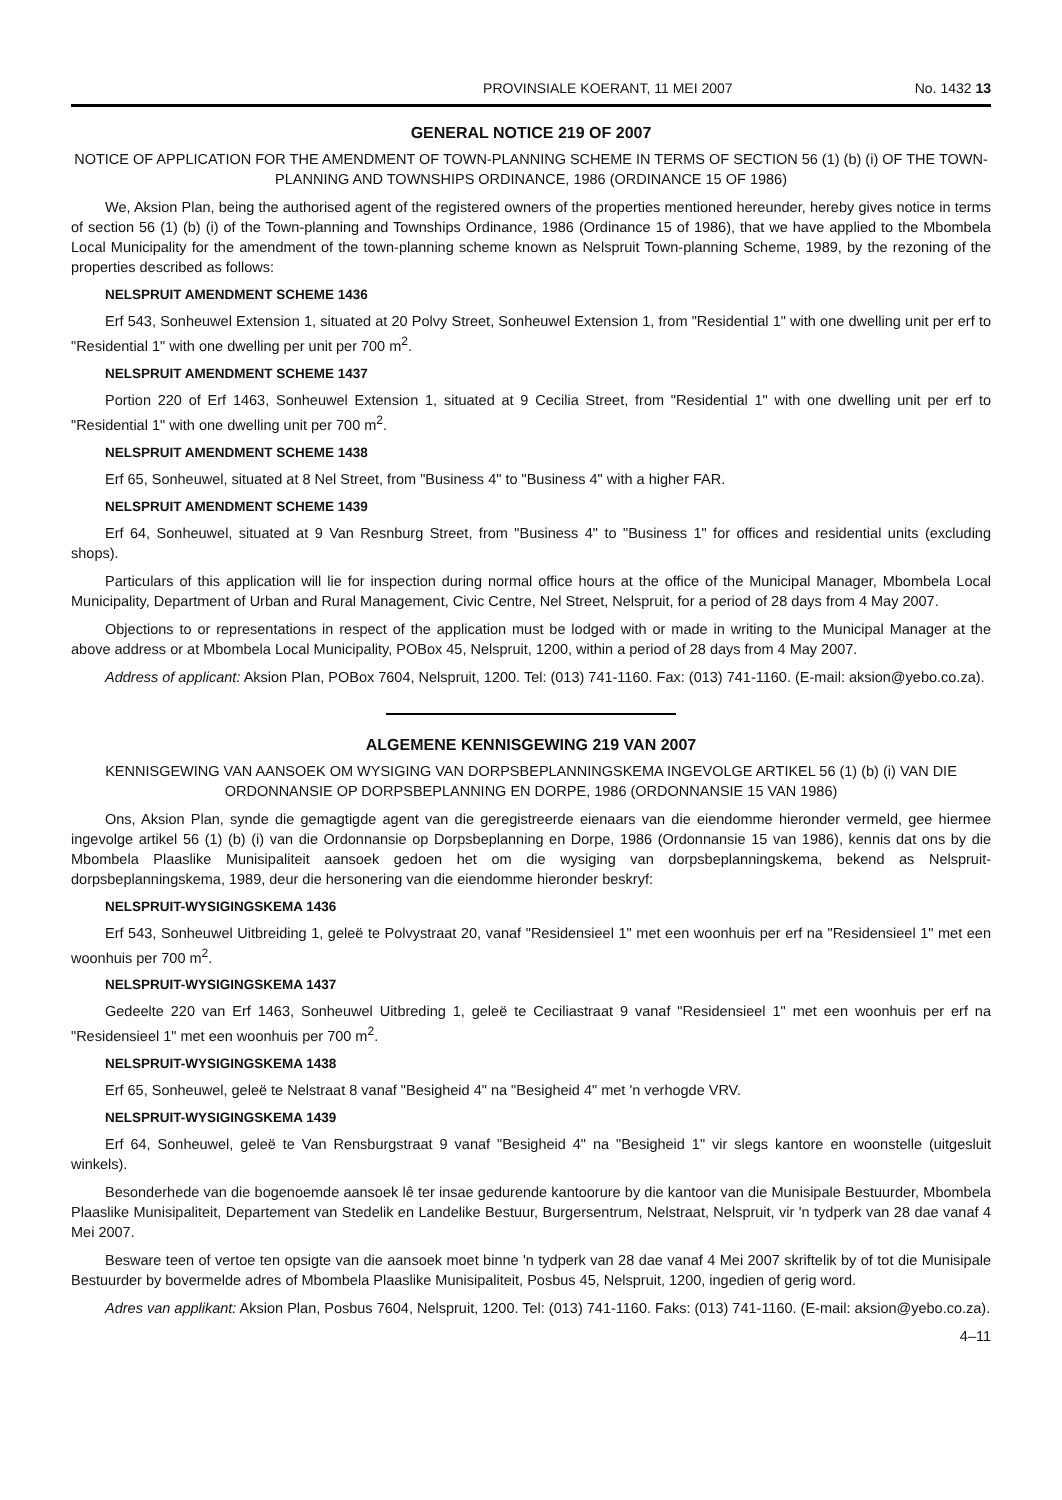PROVINSIALE KOERANT, 11 MEI 2007 No. 1432 13
GENERAL NOTICE 219 OF 2007
NOTICE OF APPLICATION FOR THE AMENDMENT OF TOWN-PLANNING SCHEME IN TERMS OF SECTION 56 (1) (b) (i) OF THE TOWN-PLANNING AND TOWNSHIPS ORDINANCE, 1986 (ORDINANCE 15 OF 1986)
We, Aksion Plan, being the authorised agent of the registered owners of the properties mentioned hereunder, hereby gives notice in terms of section 56 (1) (b) (i) of the Town-planning and Townships Ordinance, 1986 (Ordinance 15 of 1986), that we have applied to the Mbombela Local Municipality for the amendment of the town-planning scheme known as Nelspruit Town-planning Scheme, 1989, by the rezoning of the properties described as follows:
NELSPRUIT AMENDMENT SCHEME 1436
Erf 543, Sonheuwel Extension 1, situated at 20 Polvy Street, Sonheuwel Extension 1, from "Residential 1" with one dwelling unit per erf to "Residential 1" with one dwelling per unit per 700 m<sup>2</sup>.
NELSPRUIT AMENDMENT SCHEME 1437
Portion 220 of Erf 1463, Sonheuwel Extension 1, situated at 9 Cecilia Street, from "Residential 1" with one dwelling unit per erf to "Residential 1" with one dwelling unit per 700 m<sup>2</sup>.
NELSPRUIT AMENDMENT SCHEME 1438
Erf 65, Sonheuwel, situated at 8 Nel Street, from "Business 4" to "Business 4" with a higher FAR.
NELSPRUIT AMENDMENT SCHEME 1439
Erf 64, Sonheuwel, situated at 9 Van Resnburg Street, from "Business 4" to "Business 1" for offices and residential units (excluding shops).
Particulars of this application will lie for inspection during normal office hours at the office of the Municipal Manager, Mbombela Local Municipality, Department of Urban and Rural Management, Civic Centre, Nel Street, Nelspruit, for a period of 28 days from 4 May 2007.
Objections to or representations in respect of the application must be lodged with or made in writing to the Municipal Manager at the above address or at Mbombela Local Municipality, POBox 45, Nelspruit, 1200, within a period of 28 days from 4 May 2007.
Address of applicant: Aksion Plan, POBox 7604, Nelspruit, 1200. Tel: (013) 741-1160. Fax: (013) 741-1160. (E-mail: aksion@yebo.co.za).
ALGEMENE KENNISGEWING 219 VAN 2007
KENNISGEWING VAN AANSOEK OM WYSIGING VAN DORPSBEPLANNINGSKEMA INGEVOLGE ARTIKEL 56 (1) (b) (i) VAN DIE ORDONNANSIE OP DORPSBEPLANNING EN DORPE, 1986 (ORDONNANSIE 15 VAN 1986)
Ons, Aksion Plan, synde die gemagtigde agent van die geregistreerde eienaars van die eiendomme hieronder vermeld, gee hiermee ingevolge artikel 56 (1) (b) (i) van die Ordonnansie op Dorpsbeplanning en Dorpe, 1986 (Ordonnansie 15 van 1986), kennis dat ons by die Mbombela Plaaslike Munisipaliteit aansoek gedoen het om die wysiging van dorpsbeplanningskema, bekend as Nelspruit-dorpsbeplanningskema, 1989, deur die hersonering van die eiendomme hieronder beskryf:
NELSPRUIT-WYSIGINGSKEMA 1436
Erf 543, Sonheuwel Uitbreiding 1, geleë te Polvystraat 20, vanaf "Residensieel 1" met een woonhuis per erf na "Residensieel 1" met een woonhuis per 700 m<sup>2</sup>.
NELSPRUIT-WYSIGINGSKEMA 1437
Gedeelte 220 van Erf 1463, Sonheuwel Uitbreding 1, geleë te Ceciliastraat 9 vanaf "Residensieel 1" met een woonhuis per erf na "Residensieel 1" met een woonhuis per 700 m<sup>2</sup>.
NELSPRUIT-WYSIGINGSKEMA 1438
Erf 65, Sonheuwel, geleë te Nelstraat 8 vanaf "Besigheid 4" na "Besigheid 4" met 'n verhogde VRV.
NELSPRUIT-WYSIGINGSKEMA 1439
Erf 64, Sonheuwel, geleë te Van Rensburgstraat 9 vanaf "Besigheid 4" na "Besigheid 1" vir slegs kantore en woonstelle (uitgesluit winkels).
Besonderhede van die bogenoemde aansoek lê ter insae gedurende kantoorure by die kantoor van die Munisipale Bestuurder, Mbombela Plaaslike Munisipaliteit, Departement van Stedelik en Landelike Bestuur, Burgersentrum, Nelstraat, Nelspruit, vir 'n tydperk van 28 dae vanaf 4 Mei 2007.
Besware teen of vertoe ten opsigte van die aansoek moet binne 'n tydperk van 28 dae vanaf 4 Mei 2007 skriftelik by of tot die Munisipale Bestuurder by bovermelde adres of Mbombela Plaaslike Munisipaliteit, Posbus 45, Nelspruit, 1200, ingedien of gerig word.
Adres van applikant: Aksion Plan, Posbus 7604, Nelspruit, 1200. Tel: (013) 741-1160. Faks: (013) 741-1160. (E-mail: aksion@yebo.co.za).
4–11